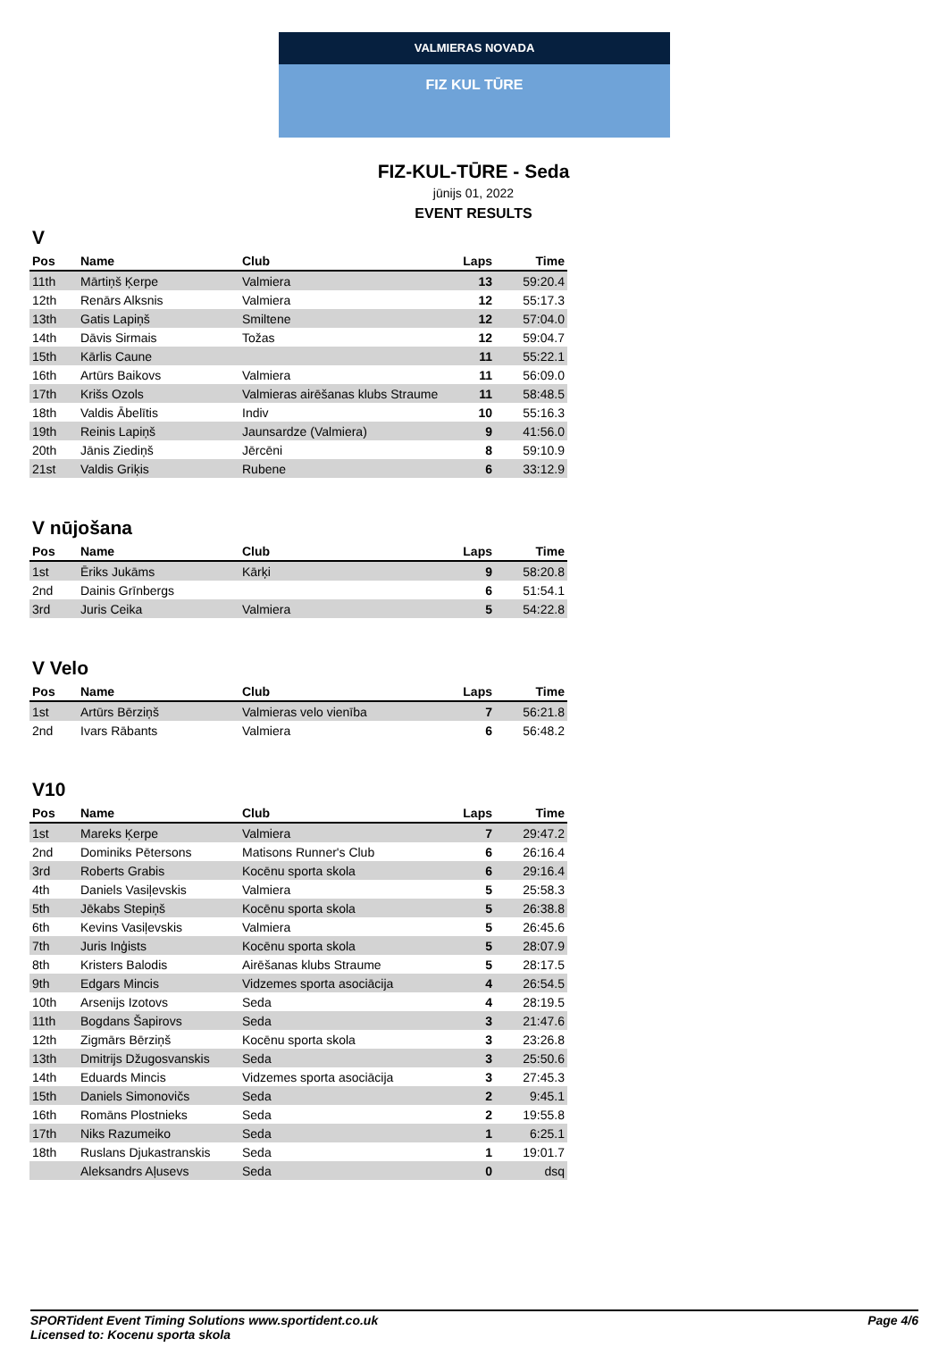VALMIERAS NOVADA
FIZ KUL TŪRE
FIZ-KUL-TŪRE - Seda
jūnijs 01, 2022
EVENT RESULTS
V
| Pos | Name | Club | Laps | Time |
| --- | --- | --- | --- | --- |
| 11th | Mārtiņš Ķerpe | Valmiera | 13 | 59:20.4 |
| 12th | Renārs Alksnis | Valmiera | 12 | 55:17.3 |
| 13th | Gatis Lapiņš | Smiltene | 12 | 57:04.0 |
| 14th | Dāvis Sirmais | Tožas | 12 | 59:04.7 |
| 15th | Kārlis Caune | | 11 | 55:22.1 |
| 16th | Artūrs Baikovs | Valmiera | 11 | 56:09.0 |
| 17th | Krišs Ozols | Valmieras airēšanas klubs Straume | 11 | 58:48.5 |
| 18th | Valdis Ābelītis | Indiv | 10 | 55:16.3 |
| 19th | Reinis Lapiņš | Jaunsardze (Valmiera) | 9 | 41:56.0 |
| 20th | Jānis Ziediņš | Jērcēni | 8 | 59:10.9 |
| 21st | Valdis Griķis | Rubene | 6 | 33:12.9 |
V nūjošana
| Pos | Name | Club | Laps | Time |
| --- | --- | --- | --- | --- |
| 1st | Ēriks Jukāms | Kārķi | 9 | 58:20.8 |
| 2nd | Dainis Grīnbergs | | 6 | 51:54.1 |
| 3rd | Juris Ceika | Valmiera | 5 | 54:22.8 |
V Velo
| Pos | Name | Club | Laps | Time |
| --- | --- | --- | --- | --- |
| 1st | Artūrs Bērziņš | Valmieras velo vienība | 7 | 56:21.8 |
| 2nd | Ivars Rābants | Valmiera | 6 | 56:48.2 |
V10
| Pos | Name | Club | Laps | Time |
| --- | --- | --- | --- | --- |
| 1st | Mareks Ķerpe | Valmiera | 7 | 29:47.2 |
| 2nd | Dominiks Pētersons | Matisons Runner's Club | 6 | 26:16.4 |
| 3rd | Roberts Grabis | Kocēnu sporta skola | 6 | 29:16.4 |
| 4th | Daniels Vasiļevskis | Valmiera | 5 | 25:58.3 |
| 5th | Jēkabs Stepiņš | Kocēnu sporta skola | 5 | 26:38.8 |
| 6th | Kevins Vasiļevskis | Valmiera | 5 | 26:45.6 |
| 7th | Juris Inģists | Kocēnu sporta skola | 5 | 28:07.9 |
| 8th | Kristers Balodis | Airēšanas klubs Straume | 5 | 28:17.5 |
| 9th | Edgars Mincis | Vidzemes sporta asociācija | 4 | 26:54.5 |
| 10th | Arsenijs Izotovs | Seda | 4 | 28:19.5 |
| 11th | Bogdans Šapirovs | Seda | 3 | 21:47.6 |
| 12th | Zigmārs Bērziņš | Kocēnu sporta skola | 3 | 23:26.8 |
| 13th | Dmitrijs Džugosvanskis | Seda | 3 | 25:50.6 |
| 14th | Eduards Mincis | Vidzemes sporta asociācija | 3 | 27:45.3 |
| 15th | Daniels Simonovičs | Seda | 2 | 9:45.1 |
| 16th | Romāns Plostnieks | Seda | 2 | 19:55.8 |
| 17th | Niks Razumeiko | Seda | 1 | 6:25.1 |
| 18th | Ruslans Djukastranskis | Seda | 1 | 19:01.7 |
| | Aleksandrs Aļusevs | Seda | 0 | dsq |
SPORTident Event Timing Solutions www.sportident.co.uk
Licensed to: Kocenu sporta skola
Page 4/6